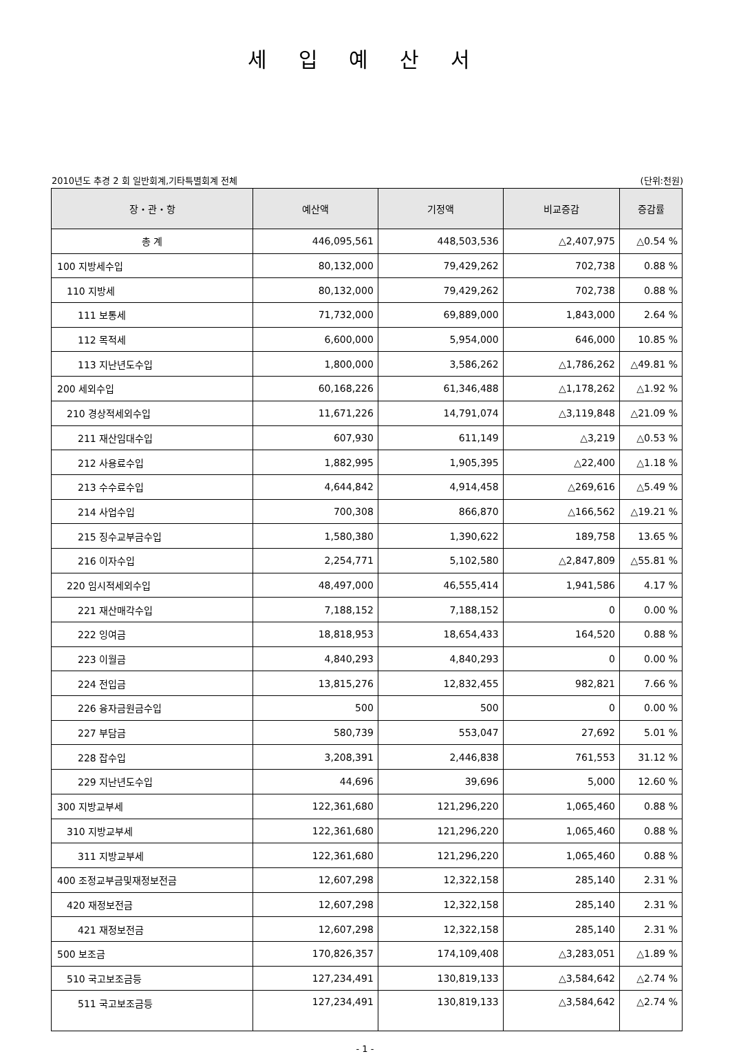세 입 예 산 서
2010년도 추경 2 회 일반회계,기타특별회계 전체 (단위:천원)
| 장・관・항 | 예산액 | 기정액 | 비교증감 | 증감률 |
| --- | --- | --- | --- | --- |
| 총 계 | 446,095,561 | 448,503,536 | △2,407,975 | △0.54 % |
| 100 지방세수입 | 80,132,000 | 79,429,262 | 702,738 | 0.88 % |
| 110 지방세 | 80,132,000 | 79,429,262 | 702,738 | 0.88 % |
| 111 보통세 | 71,732,000 | 69,889,000 | 1,843,000 | 2.64 % |
| 112 목적세 | 6,600,000 | 5,954,000 | 646,000 | 10.85 % |
| 113 지난년도수입 | 1,800,000 | 3,586,262 | △1,786,262 | △49.81 % |
| 200 세외수입 | 60,168,226 | 61,346,488 | △1,178,262 | △1.92 % |
| 210 경상적세외수입 | 11,671,226 | 14,791,074 | △3,119,848 | △21.09 % |
| 211 재산임대수입 | 607,930 | 611,149 | △3,219 | △0.53 % |
| 212 사용료수입 | 1,882,995 | 1,905,395 | △22,400 | △1.18 % |
| 213 수수료수입 | 4,644,842 | 4,914,458 | △269,616 | △5.49 % |
| 214 사업수입 | 700,308 | 866,870 | △166,562 | △19.21 % |
| 215 징수교부금수입 | 1,580,380 | 1,390,622 | 189,758 | 13.65 % |
| 216 이자수입 | 2,254,771 | 5,102,580 | △2,847,809 | △55.81 % |
| 220 임시적세외수입 | 48,497,000 | 46,555,414 | 1,941,586 | 4.17 % |
| 221 재산매각수입 | 7,188,152 | 7,188,152 | 0 | 0.00 % |
| 222 잉여금 | 18,818,953 | 18,654,433 | 164,520 | 0.88 % |
| 223 이월금 | 4,840,293 | 4,840,293 | 0 | 0.00 % |
| 224 전입금 | 13,815,276 | 12,832,455 | 982,821 | 7.66 % |
| 226 융자금원금수입 | 500 | 500 | 0 | 0.00 % |
| 227 부담금 | 580,739 | 553,047 | 27,692 | 5.01 % |
| 228 잡수입 | 3,208,391 | 2,446,838 | 761,553 | 31.12 % |
| 229 지난년도수입 | 44,696 | 39,696 | 5,000 | 12.60 % |
| 300 지방교부세 | 122,361,680 | 121,296,220 | 1,065,460 | 0.88 % |
| 310 지방교부세 | 122,361,680 | 121,296,220 | 1,065,460 | 0.88 % |
| 311 지방교부세 | 122,361,680 | 121,296,220 | 1,065,460 | 0.88 % |
| 400 조정교부금및재정보전금 | 12,607,298 | 12,322,158 | 285,140 | 2.31 % |
| 420 재정보전금 | 12,607,298 | 12,322,158 | 285,140 | 2.31 % |
| 421 재정보전금 | 12,607,298 | 12,322,158 | 285,140 | 2.31 % |
| 500 보조금 | 170,826,357 | 174,109,408 | △3,283,051 | △1.89 % |
| 510 국고보조금등 | 127,234,491 | 130,819,133 | △3,584,642 | △2.74 % |
| 511 국고보조금등 | 127,234,491 | 130,819,133 | △3,584,642 | △2.74 % |
- 1 -